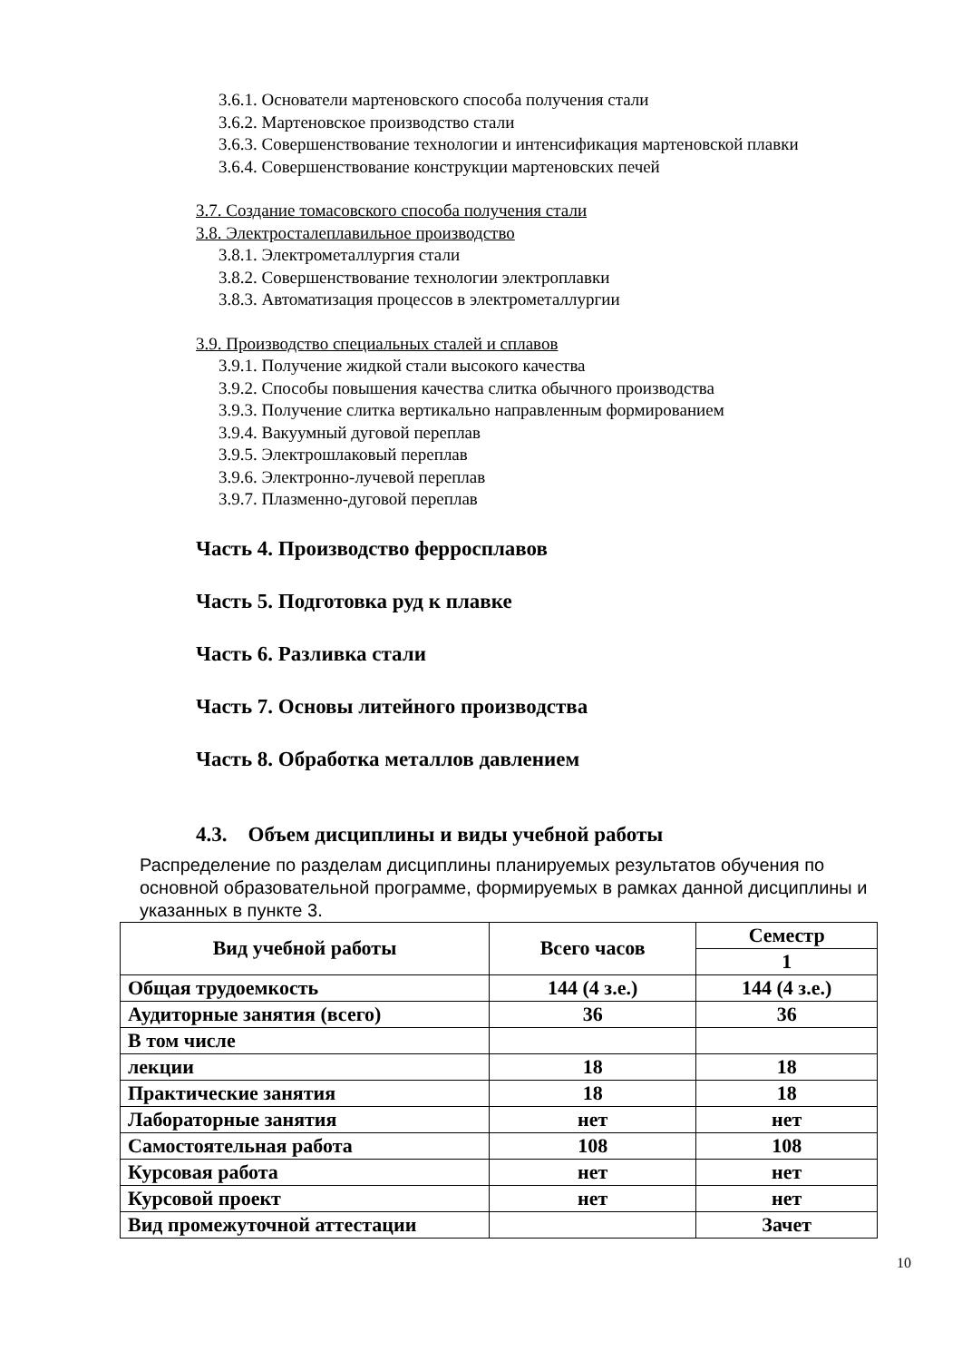3.6.1. Основатели мартеновского способа получения стали
3.6.2. Мартеновское производство стали
3.6.3. Совершенствование технологии и интенсификация мартеновской плавки
3.6.4. Совершенствование конструкции мартеновских печей
3.7. Создание томасовского способа получения стали
3.8. Электросталеплавильное производство
3.8.1. Электрометаллургия стали
3.8.2. Совершенствование технологии электроплавки
3.8.3. Автоматизация процессов в электрометаллургии
3.9. Производство специальных сталей и сплавов
3.9.1. Получение жидкой стали высокого качества
3.9.2. Способы повышения качества слитка обычного производства
3.9.3. Получение слитка вертикально направленным формированием
3.9.4. Вакуумный дуговой переплав
3.9.5. Электрошлаковый переплав
3.9.6. Электронно-лучевой переплав
3.9.7. Плазменно-дуговой переплав
Часть 4. Производство ферросплавов
Часть 5. Подготовка руд к плавке
Часть 6. Разливка стали
Часть 7. Основы литейного производства
Часть 8. Обработка металлов давлением
4.3. Объем дисциплины и виды учебной работы
Распределение по разделам дисциплины планируемых результатов обучения по основной образовательной программе, формируемых в рамках данной дисциплины и указанных в пункте 3.
| Вид учебной работы | Всего часов | Семестр |
| --- | --- | --- |
| | | 1 |
| Общая трудоемкость | 144 (4 з.е.) | 144 (4 з.е.) |
| Аудиторные занятия (всего) | 36 | 36 |
| В том числе | | |
| лекции | 18 | 18 |
| Практические занятия | 18 | 18 |
| Лабораторные занятия | нет | нет |
| Самостоятельная работа | 108 | 108 |
| Курсовая работа | нет | нет |
| Курсовой проект | нет | нет |
| Вид промежуточной аттестации | | Зачет |
10